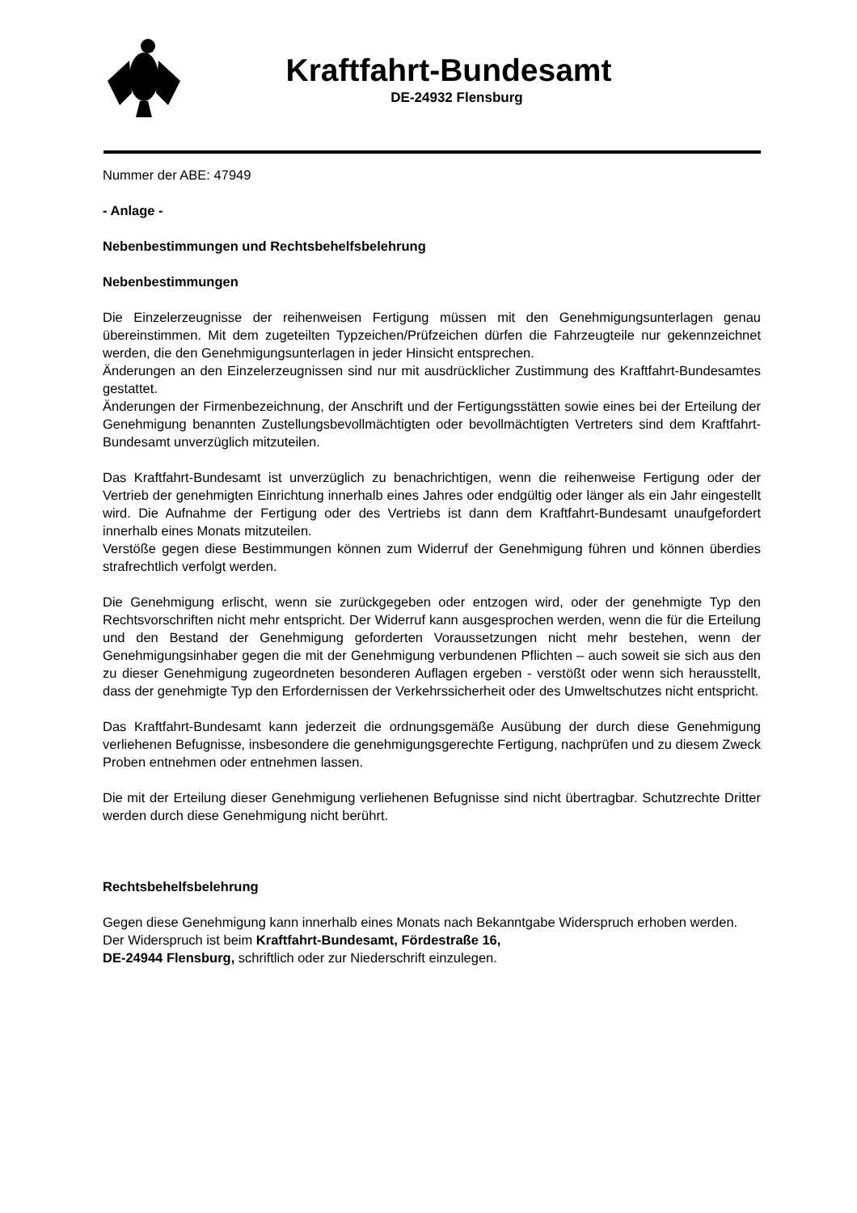Kraftfahrt-Bundesamt
DE-24932 Flensburg
Nummer der ABE: 47949
- Anlage -
Nebenbestimmungen und Rechtsbehelfsbelehrung
Nebenbestimmungen
Die Einzelerzeugnisse der reihenweisen Fertigung müssen mit den Genehmigungsunterlagen genau übereinstimmen. Mit dem zugeteilten Typzeichen/Prüfzeichen dürfen die Fahrzeugteile nur gekennzeichnet werden, die den Genehmigungsunterlagen in jeder Hinsicht entsprechen.
Änderungen an den Einzelerzeugnissen sind nur mit ausdrücklicher Zustimmung des Kraftfahrt-Bundesamtes gestattet.
Änderungen der Firmenbezeichnung, der Anschrift und der Fertigungsstätten sowie eines bei der Erteilung der Genehmigung benannten Zustellungsbevollmächtigten oder bevollmächtigten Vertreters sind dem Kraftfahrt-Bundesamt unverzüglich mitzuteilen.
Das Kraftfahrt-Bundesamt ist unverzüglich zu benachrichtigen, wenn die reihenweise Fertigung oder der Vertrieb der genehmigten Einrichtung innerhalb eines Jahres oder endgültig oder länger als ein Jahr eingestellt wird. Die Aufnahme der Fertigung oder des Vertriebs ist dann dem Kraftfahrt-Bundesamt unaufgefordert innerhalb eines Monats mitzuteilen.
Verstöße gegen diese Bestimmungen können zum Widerruf der Genehmigung führen und können überdies strafrechtlich verfolgt werden.
Die Genehmigung erlischt, wenn sie zurückgegeben oder entzogen wird, oder der genehmigte Typ den Rechtsvorschriften nicht mehr entspricht. Der Widerruf kann ausgesprochen werden, wenn die für die Erteilung und den Bestand der Genehmigung geforderten Voraussetzungen nicht mehr bestehen, wenn der Genehmigungsinhaber gegen die mit der Genehmigung verbundenen Pflichten – auch soweit sie sich aus den zu dieser Genehmigung zugeordneten besonderen Auflagen ergeben - verstößt oder wenn sich herausstellt, dass der genehmigte Typ den Erfordernissen der Verkehrssicherheit oder des Umweltschutzes nicht entspricht.
Das Kraftfahrt-Bundesamt kann jederzeit die ordnungsgemäße Ausübung der durch diese Genehmigung verliehenen Befugnisse, insbesondere die genehmigungsgerechte Fertigung, nachprüfen und zu diesem Zweck Proben entnehmen oder entnehmen lassen.
Die mit der Erteilung dieser Genehmigung verliehenen Befugnisse sind nicht übertragbar. Schutzrechte Dritter werden durch diese Genehmigung nicht berührt.
Rechtsbehelfsbelehrung
Gegen diese Genehmigung kann innerhalb eines Monats nach Bekanntgabe Widerspruch erhoben werden. Der Widerspruch ist beim Kraftfahrt-Bundesamt, Fördestraße 16,
DE-24944 Flensburg, schriftlich oder zur Niederschrift einzulegen.